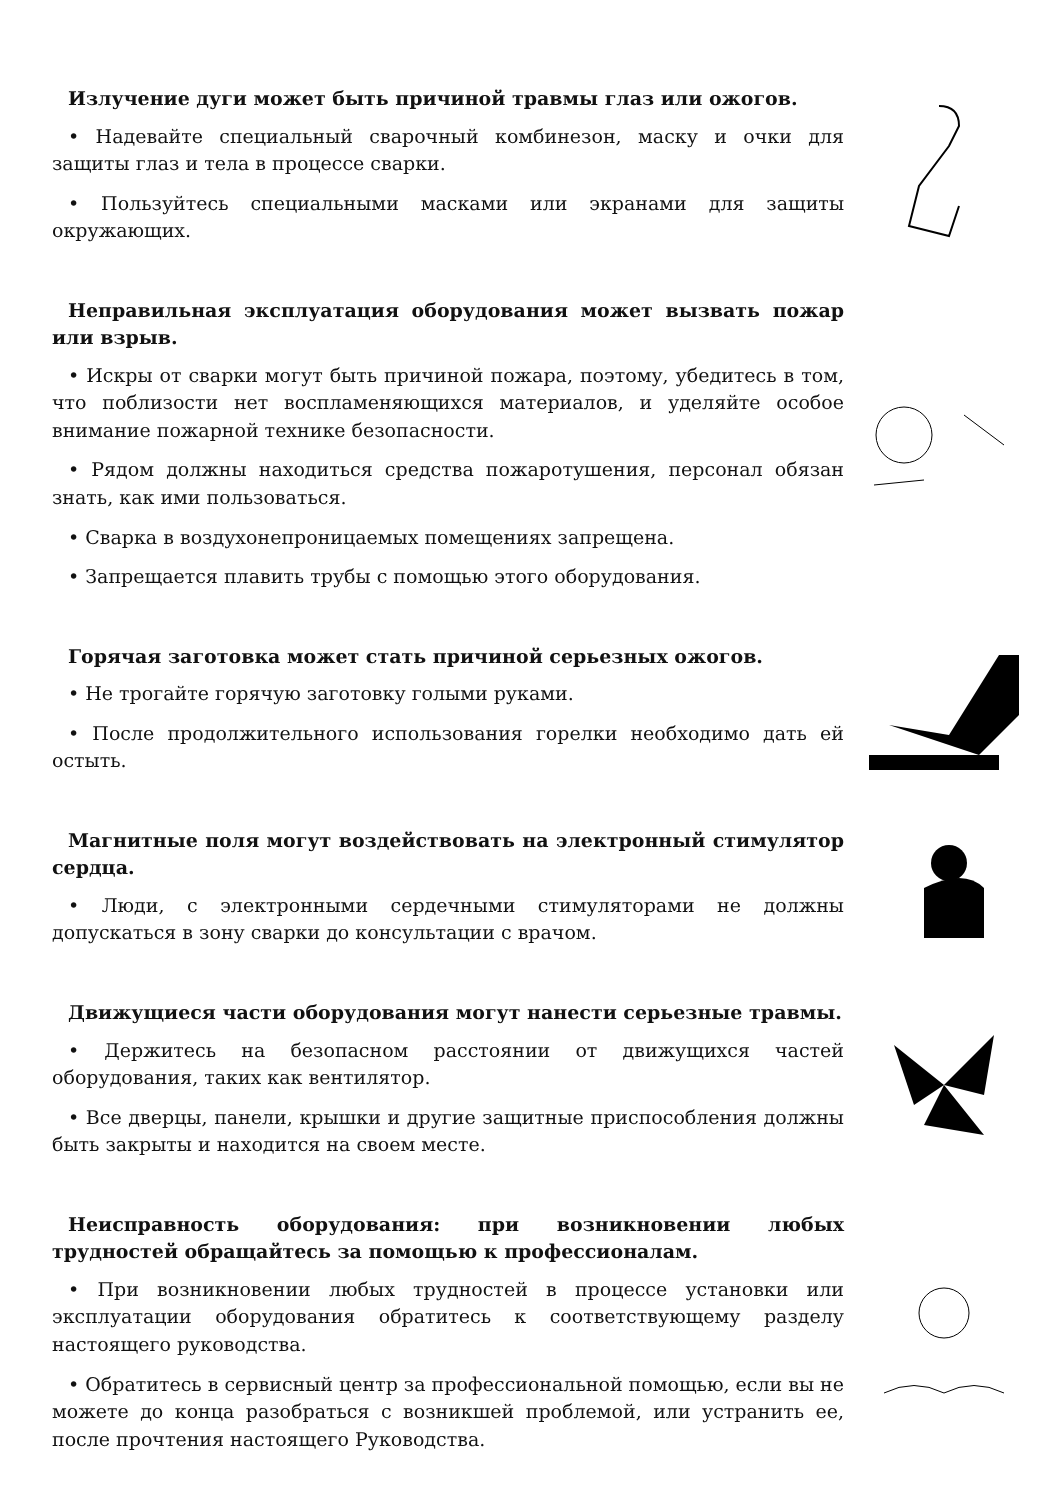Излучение дуги может быть причиной травмы глаз или ожогов.
• Надевайте специальный сварочный комбинезон, маску и очки для защиты глаз и тела в процессе сварки.
• Пользуйтесь специальными масками или экранами для защиты окружающих.
Неправильная эксплуатация оборудования может вызвать пожар или взрыв.
• Искры от сварки могут быть причиной пожара, поэтому, убедитесь в том, что поблизости нет воспламеняющихся материалов, и уделяйте особое внимание пожарной технике безопасности.
• Рядом должны находиться средства пожаротушения, персонал обязан знать, как ими пользоваться.
• Сварка в воздухонепроницаемых помещениях запрещена.
• Запрещается плавить трубы с помощью этого оборудования.
Горячая заготовка может стать причиной серьезных ожогов.
• Не трогайте горячую заготовку голыми руками.
• После продолжительного использования горелки необходимо дать ей остыть.
Магнитные поля могут воздействовать на электронный стимулятор сердца.
• Люди, с электронными сердечными стимуляторами не должны допускаться в зону сварки до консультации с врачом.
Движущиеся части оборудования могут нанести серьезные травмы.
• Держитесь на безопасном расстоянии от движущихся частей оборудования, таких как вентилятор.
• Все дверцы, панели, крышки и другие защитные приспособления должны быть закрыты и находится на своем месте.
Неисправность оборудования: при возникновении любых трудностей обращайтесь за помощью к профессионалам.
• При возникновении любых трудностей в процессе установки или эксплуатации оборудования обратитесь к соответствующему разделу настоящего руководства.
• Обратитесь в сервисный центр за профессиональной помощью, если вы не можете до конца разобраться с возникшей проблемой, или устранить ее, после прочтения настоящего Руководства.